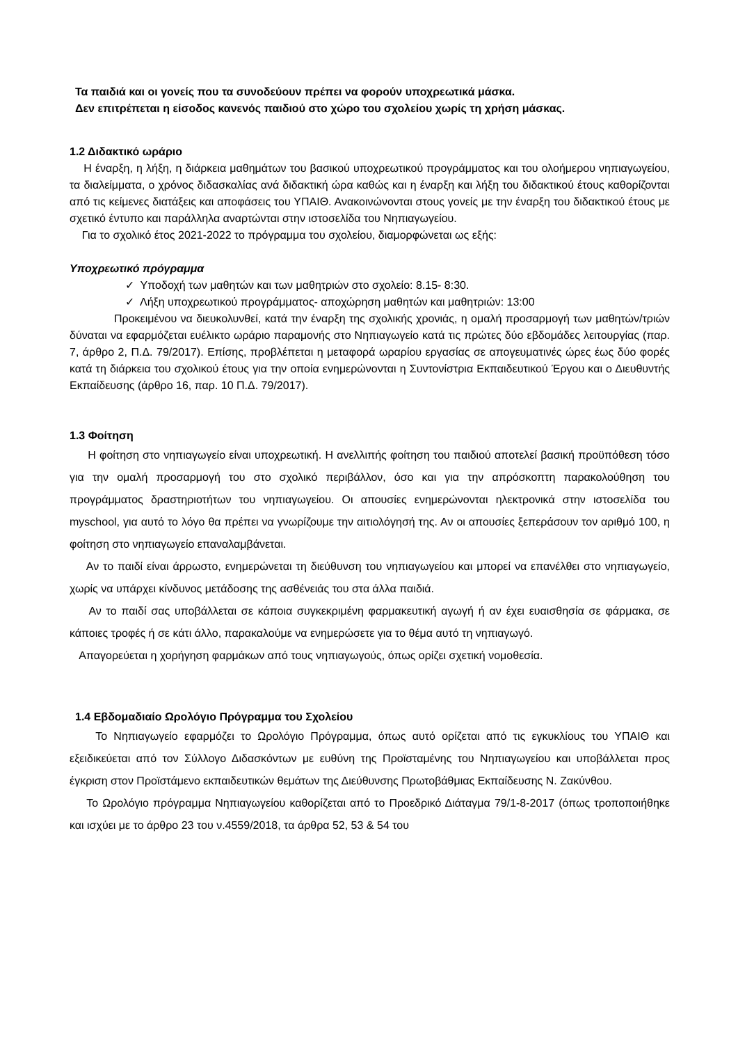Τα παιδιά και οι γονείς που τα συνοδεύουν πρέπει να φορούν υποχρεωτικά μάσκα.
Δεν επιτρέπεται η είσοδος κανενός παιδιού στο χώρο του σχολείου χωρίς τη χρήση μάσκας.
1.2 Διδακτικό ωράριο
Η έναρξη, η λήξη, η διάρκεια μαθημάτων του βασικού υποχρεωτικού προγράμματος και του ολοήμερου νηπιαγωγείου, τα διαλείμματα, ο χρόνος διδασκαλίας ανά διδακτική ώρα καθώς και η έναρξη και λήξη του διδακτικού έτους καθορίζονται από τις κείμενες διατάξεις και αποφάσεις του ΥΠΑΙΘ. Ανακοινώνονται στους γονείς με την έναρξη του διδακτικού έτους με σχετικό έντυπο και παράλληλα αναρτώνται στην ιστοσελίδα του Νηπιαγωγείου.
Για το σχολικό έτος 2021-2022 το πρόγραμμα του σχολείου, διαμορφώνεται ως εξής:
Υποχρεωτικό πρόγραμμα
✓ Υποδοχή των μαθητών και των μαθητριών στο σχολείο: 8.15- 8:30.
✓ Λήξη υποχρεωτικού προγράμματος- αποχώρηση μαθητών και μαθητριών: 13:00
Προκειμένου να διευκολυνθεί, κατά την έναρξη της σχολικής χρονιάς, η ομαλή προσαρμογή των μαθητών/τριών δύναται να εφαρμόζεται ευέλικτο ωράριο παραμονής στο Νηπιαγωγείο κατά τις πρώτες δύο εβδομάδες λειτουργίας (παρ. 7, άρθρο 2, Π.Δ. 79/2017). Επίσης, προβλέπεται η μεταφορά ωραρίου εργασίας σε απογευματινές ώρες έως δύο φορές κατά τη διάρκεια του σχολικού έτους για την οποία ενημερώνονται η Συντονίστρια Εκπαιδευτικού Έργου και ο Διευθυντής Εκπαίδευσης (άρθρο 16, παρ. 10 Π.Δ. 79/2017).
1.3 Φοίτηση
Η φοίτηση στο νηπιαγωγείο είναι υποχρεωτική. Η ανελλιπής φοίτηση του παιδιού αποτελεί βασική προϋπόθεση τόσο για την ομαλή προσαρμογή του στο σχολικό περιβάλλον, όσο και για την απρόσκοπτη παρακολούθηση του προγράμματος δραστηριοτήτων του νηπιαγωγείου. Οι απουσίες ενημερώνονται ηλεκτρονικά στην ιστοσελίδα του myschool, για αυτό το λόγο θα πρέπει να γνωρίζουμε την αιτιολόγησή της. Αν οι απουσίες ξεπεράσουν τον αριθμό 100, η φοίτηση στο νηπιαγωγείο επαναλαμβάνεται.
Αν το παιδί είναι άρρωστο, ενημερώνεται τη διεύθυνση του νηπιαγωγείου και μπορεί να επανέλθει στο νηπιαγωγείο, χωρίς να υπάρχει κίνδυνος μετάδοσης της ασθένειάς του στα άλλα παιδιά.
Αν το παιδί σας υποβάλλεται σε κάποια συγκεκριμένη φαρμακευτική αγωγή ή αν έχει ευαισθησία σε φάρμακα, σε κάποιες τροφές ή σε κάτι άλλο, παρακαλούμε να ενημερώσετε για το θέμα αυτό τη νηπιαγωγό.
Απαγορεύεται η χορήγηση φαρμάκων από τους νηπιαγωγούς, όπως ορίζει σχετική νομοθεσία.
1.4 Εβδομαδιαίο Ωρολόγιο Πρόγραμμα του Σχολείου
Το Νηπιαγωγείο εφαρμόζει το Ωρολόγιο Πρόγραμμα, όπως αυτό ορίζεται από τις εγκυκλίους του ΥΠΑΙΘ και εξειδικεύεται από τον Σύλλογο Διδασκόντων με ευθύνη της Προϊσταμένης του Νηπιαγωγείου και υποβάλλεται προς έγκριση στον Προϊστάμενο εκπαιδευτικών θεμάτων της Διεύθυνσης Πρωτοβάθμιας Εκπαίδευσης Ν. Ζακύνθου.
Το Ωρολόγιο πρόγραμμα Νηπιαγωγείου καθορίζεται από το Προεδρικό Διάταγμα 79/1-8-2017 (όπως τροποποιήθηκε και ισχύει με το άρθρο 23 του ν.4559/2018, τα άρθρα 52, 53 & 54 του